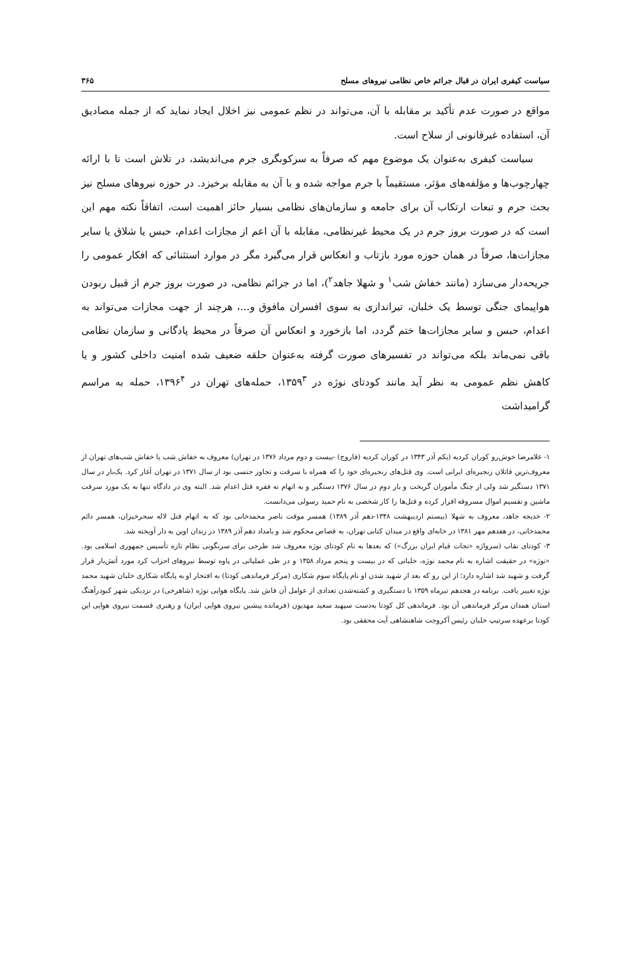سیاست کیفری ایران در قبال جرائم خاص نظامی نیروهای مسلح ۳۶۵
مواقع در صورت عدم تأکید بر مقابله با آن، می‌تواند در نظم عمومی نیز اخلال ایجاد نماید که از جمله مصادیق آن، استفاده غیرقانونی از سلاح است.
سیاست کیفری به‌عنوان یک موضوع مهم که صرفاً به سرکوبگری جرم می‌اندیشد، در تلاش است تا با ارائه چهارچوب‌ها و مؤلفه‌های مؤثر، مستقیماً با جرم مواجه شده و با آن به مقابله برخیزد. در حوزه نیروهای مسلح نیز بحث جرم و تبعات ارتکاب آن برای جامعه و سازمان‌های نظامی بسیار حائز اهمیت است، اتفاقاً نکته مهم این است که در صورت بروز جرم در یک محیط غیرنظامی، مقابله با آن اعم از مجازات اعدام، حبس یا شلاق یا سایر مجازات‌ها، صرفاً در همان حوزه مورد بازتاب و انعکاس قرار می‌گیرد مگر در موارد استثنائی که افکار عمومی را جریحه‌دار می‌سازد (مانند خفاش شب<sup>۱</sup> و شهلا جاهد<sup>۲</sup>)، اما در جرائم نظامی، در صورت بروز جرم از قبیل ربودن هواپیمای جنگی توسط یک خلبان، تیراندازی به سوی افسران مافوق و...، هرچند از جهت مجازات می‌تواند به اعدام، حبس و سایر مجازات‌ها ختم گردد، اما بازخورد و انعکاس آن صرفاً در محیط پادگانی و سازمان نظامی باقی نمی‌ماند بلکه می‌تواند در تفسیرهای صورت گرفته به‌عنوان حلقه ضعیف شده امنیت داخلی کشور و یا کاهش نظم عمومی به نظر آید مانند کودتای نوژه در ۱۳۵۹<sup>۳</sup>، حمله‌های تهران در ۱۳۹۶<sup>۴</sup>، حمله به مراسم گرامیداشت
۱- غلامرضا خوش‌رو کوران کردیه (یکم آذر ۱۳۴۳ در کوران کردیه (فاروج) -بیست و دوم مرداد ۱۳۷۶ در تهران) معروف به خفاش شب یا خفاش شب‌های تهران از معروف‌ترین قاتلان زنجیره‌ای ایرانی است. وی قتل‌های زنجیره‌ای خود را که همراه با سرقت و تجاوز جنسی بود از سال ۱۳۷۱ در تهران آغاز کرد. یک‌بار در سال ۱۳۷۱ دستگیر شد ولی از چنگ مأموران گریخت و بار دوم در سال ۱۳۷۶ دستگیر و به اتهام نه فقره قتل اعدام شد. البته وی در دادگاه تنها به یک مورد سرقت ماشین و تقسیم اموال مسروقه اقرار کرده و قتل‌ها را کار شخصی به نام حمید رسولی می‌دانست.
۲- خدیجه جاهد، معروف به شهلا (بیستم اردیبهشت ۱۳۴۸-دهم آذر ۱۳۸۹) همسر موقت ناصر محمدخانی بود که به اتهام قتل لاله سحرخیزان، همسر دائم محمدخانی، در هفدهم مهر ۱۳۸۱ در خانه‌ای واقع در میدان کتابی تهران، به قصاص محکوم شد و بامداد دهم آذر ۱۳۸۹ در زندان اوین به دار آویخته شد.
۳- کودتای نقاب (سرواژه «نجات قیام ایران بزرگ») که بعدها به نام کودتای نوژه معروف شد طرحی برای سرنگونی نظام تازه تأسیس جمهوری اسلامی بود. «نوژه» در حقیقت اشاره به نام محمد نوژه، خلبانی که در بیست و پنجم مرداد ۱۳۵۸ و در طی عملیاتی در پاوه توسط نیروهای احزاب کرد مورد آتش‌بار قرار گرفت و شهید شد اشاره دارد؛ از این رو که بعد از شهید شدن او نام پایگاه سوم شکاری (مرکز فرماندهی کودتا) به افتخار او به پایگاه شکاری خلبان شهید محمد نوژه تغییر یافت. برنامه در هجدهم تیرماه ۱۳۵۹ با دستگیری و کشته‌شدن تعدادی از عوامل آن فاش شد. پایگاه هوایی نوژه (شاهرخی) در نزدیکی شهر کبودرآهنگ استان همدان مرکز فرماندهی آن بود. فرماندهی کل کودتا به‌دست سپهبد سعید مهدیون (فرمانده پیشین نیروی هوایی ایران) و رهبری قسمت نیروی هوایی این کودتا برعهده سرتیپ خلبان رئیس آکروجت شاهنشاهی آیت محققی بود.